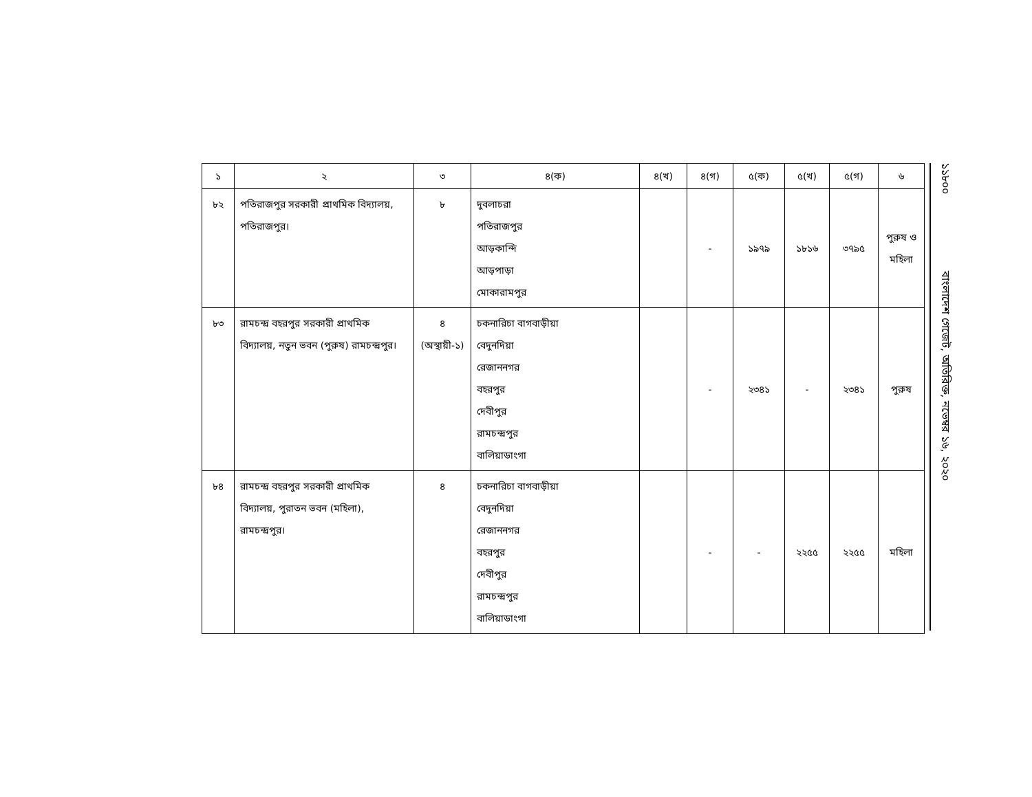| ১ | ২ | ৩ | ৪(ক) | ৪(খ) | ৪(গ) | ৫(ক) | ৫(খ) | ৫(গ) | ৬ |
| --- | --- | --- | --- | --- | --- | --- | --- | --- | --- |
| ৮২ | পতিরাজপুর সরকারী প্রাথমিক বিদ্যালয়, পতিরাজপুর। | ৮ | দুবলাচরা পতিরাজপুর আড়কান্দি আড়পাড়া মোকারামপুর | | - | ১৯৭৯ | ১৮১৬ | ৩৭৯৫ | পুরুষ ও মহিলা |
| ৮৩ | রামচন্দ্র বহরপুর সরকারী প্রাথমিক বিদ্যালয়, নতুন ভবন (পুরুষ) রামচন্দ্রপুর। | ৪ (অস্থায়ী-১) | চকনারিচা বাগবাড়ীয়া বেদুনদিয়া রেজাননগর বহরপুর দেবীপুর রামচন্দ্রপুর বালিয়াডাংগা | | - | ২৩৪১ | - | ২৩৪১ | পুরুষ |
| ৮৪ | রামচন্দ্র বহরপুর সরকারী প্রাথমিক বিদ্যালয়, পুরাতন ভবন (মহিলা), রামচন্দ্রপুর। | ৪ | চকনারিচা বাগবাড়ীয়া বেদুনদিয়া রেজাননগর বহরপুর দেবীপুর রামচন্দ্রপুর বালিয়াডাংগা | | - | - | ২২৫৫ | ২২৫৫ | মহিলা |
১১৮০০ বাংলাদেশ গেজেট, অতিরিক্ত, নভেম্বর ১৬, ২০২০